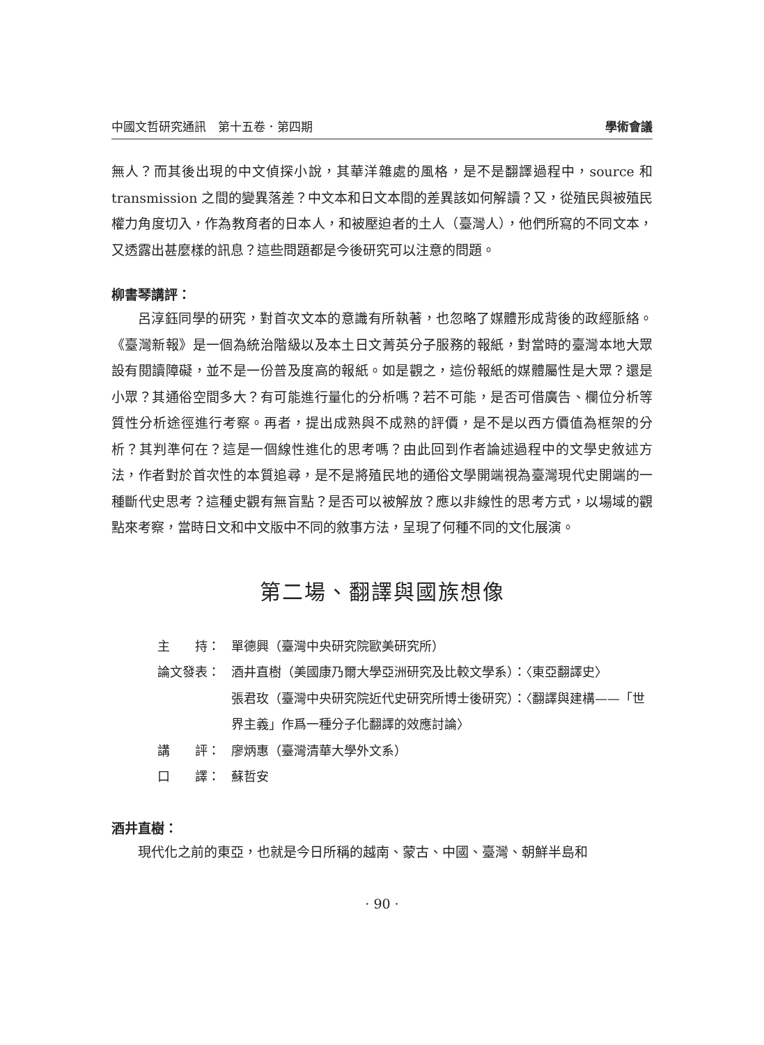中國文哲研究通訊　第十五卷．第四期 學術會議
無人？而其後出現的中文偵探小說，其華洋雜處的風格，是不是翻譯過程中，source 和 transmission 之間的變異落差？中文本和日文本間的差異該如何解讀？又，從殖民與被殖民權力角度切入，作為教育者的日本人，和被壓迫者的土人（臺灣人），他們所寫的不同文本，又透露出甚麼樣的訊息？這些問題都是今後研究可以注意的問題。
柳書琴講評：
呂淳鈺同學的研究，對首次文本的意識有所執著，也忽略了媒體形成背後的政經脈絡。《臺灣新報》是一個為統治階級以及本土日文菁英分子服務的報紙，對當時的臺灣本地大眾設有閱讀障礙，並不是一份普及度高的報紙。如是觀之，這份報紙的媒體屬性是大眾？還是小眾？其通俗空間多大？有可能進行量化的分析嗎？若不可能，是否可借廣告、欄位分析等質性分析途徑進行考察。再者，提出成熟與不成熟的評價，是不是以西方價值為框架的分析？其判準何在？這是一個線性進化的思考嗎？由此回到作者論述過程中的文學史敘述方法，作者對於首次性的本質追尋，是不是將殖民地的通俗文學開端視為臺灣現代史開端的一種斷代史思考？這種史觀有無盲點？是否可以被解放？應以非線性的思考方式，以場域的觀點來考察，當時日文和中文版中不同的敘事方法，呈現了何種不同的文化展演。
第二場、翻譯與國族想像
主　　持： 單德興（臺灣中央研究院歐美研究所）
論文發表： 酒井直樹（美國康乃爾大學亞洲研究及比較文學系）：〈東亞翻譯史〉
張君玫（臺灣中央研究院近代史研究所博士後研究）：〈翻譯與建構——「世界主義」作爲一種分子化翻譯的效應討論〉
講　　評： 廖炳惠（臺灣清華大學外文系）
口　　譯： 蘇哲安
酒井直樹：
現代化之前的東亞，也就是今日所稱的越南、蒙古、中國、臺灣、朝鮮半島和
· 90 ·